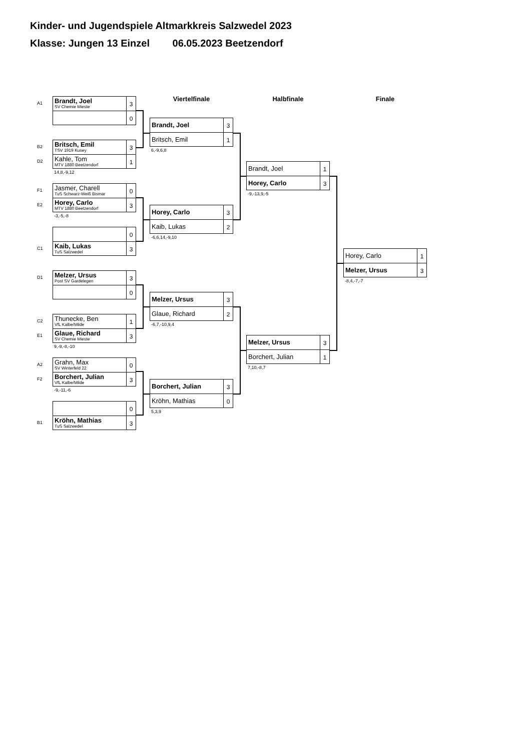Kinder- und Jugendspiele Altmarkkreis Salzwedel 2023
Klasse: Jungen 13 Einzel 06.05.2023 Beetzendorf
A1
Brandt, Joel
SV Chemie Mieste
3
0
B2
Britsch, Emil
TSV 1919 Kusey
3
D2
Kahle, Tom
MTV 1880 Beetzendorf
1
14,8,-9,12
F1
Jasmer, Charell
TuS Schwarz-Weiß Bismar
0
E2
Horey, Carlo
MTV 1880 Beetzendorf
3
-3,-5,-8
0
C1
Kaib, Lukas
TuS Salzwedel
3
D1
Melzer, Ursus
Post SV Gardelegen
3
0
C2
Thunecke, Ben
VfL Kalbe/Milde
1
E1
Glaue, Richard
SV Chemie Mieste
3
9,-9,-8,-10
A2
Grahn, Max
SV Winterfeld 22
0
F2
Borchert, Julian
VfL Kalbe/Milde
3
-9,-11,-6
0
B1
Kröhn, Mathias
TuS Salzwedel
3
Viertelfinale
Brandt, Joel
3
Britsch, Emil
1
6,-9,6,8
Horey, Carlo
3
Kaib, Lukas
2
-6,6,14,-9,10
Melzer, Ursus
3
Glaue, Richard
2
-6,7,-10,9,4
Borchert, Julian
3
Kröhn, Mathias
0
5,3,9
Halbfinale
Brandt, Joel
1
Horey, Carlo
3
-9,-13,9,-5
Melzer, Ursus
3
Borchert, Julian
1
7,10,-8,7
Finale
Horey, Carlo
1
Melzer, Ursus
3
-8,4,-7,-7